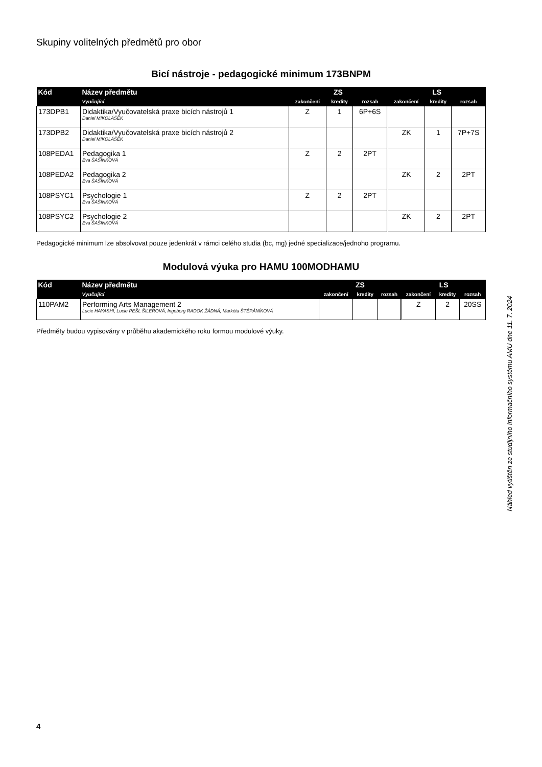Skupiny volitelných předmětů pro obor
Bicí nástroje - pedagogické minimum 173BNPM
| Kód | Název předmětu | ZS | | | LS | | |
| --- | --- | --- | --- | --- | --- | --- | --- |
| | Vyučující | zakončení | kredity | rozsah | zakončení | kredity | rozsah |
| 173DPB1 | Didaktika/Vyučovatelská praxe bicích nástrojů 1 Daniel MIKOLÁŠEK | Z | 1 | 6P+6S | | | |
| 173DPB2 | Didaktika/Vyučovatelská praxe bicích nástrojů 2 Daniel MIKOLÁŠEK | | | | ZK | 1 | 7P+7S |
| 108PEDA1 | Pedagogika 1 Eva ŠAŠINKOVÁ | Z | 2 | 2PT | | | |
| 108PEDA2 | Pedagogika 2 Eva ŠAŠINKOVÁ | | | | ZK | 2 | 2PT |
| 108PSYC1 | Psychologie 1 Eva ŠAŠINKOVÁ | Z | 2 | 2PT | | | |
| 108PSYC2 | Psychologie 2 Eva ŠAŠINKOVÁ | | | | ZK | 2 | 2PT |
Pedagogické minimum lze absolvovat pouze jedenkrát v rámci celého studia (bc, mg) jedné specializace/jednoho programu.
Modulová výuka pro HAMU 100MODHAMU
| Kód | Název předmětu | ZS | | | LS | | |
| --- | --- | --- | --- | --- | --- | --- | --- |
| | Vyučující | zakončení | kredity | rozsah | zakončení | kredity | rozsah |
| 110PAM2 | Performing Arts Management 2 Lucie HAYASHI, Lucie PEŠL ŠILEROVÁ, Ingeborg RADOK ŽÁDNÁ, Markéta ŠTĚPÁNÍKOVÁ | | | | Z | 2 | 20SS |
Předměty budou vypisovány v průběhu akademického roku formou modulové výuky.
Náhled vytištěn ze studijního informačního systému AMU dne 11. 7. 2024
4